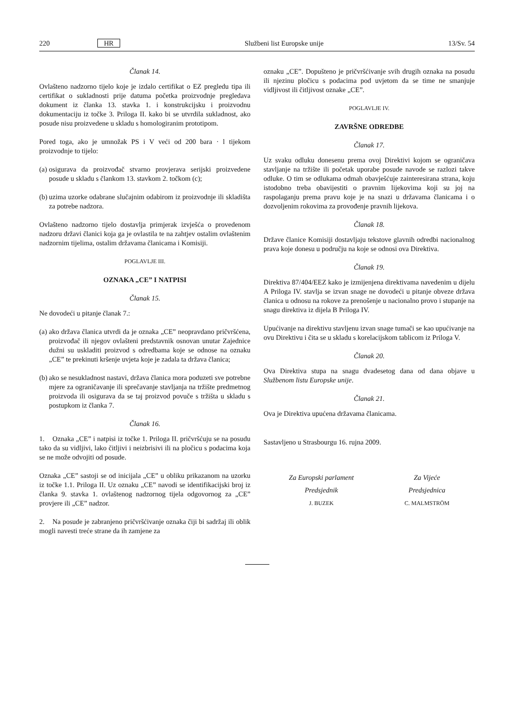220 HR Službeni list Europske unije 13/Sv. 54
Članak 14.
Ovlašteno nadzorno tijelo koje je izdalo certifikat o EZ pregledu tipa ili certifikat o sukladnosti prije datuma početka proizvodnje pregledava dokument iz članka 13. stavka 1. i konstrukcijsku i proizvodnu dokumentaciju iz točke 3. Priloga II. kako bi se utvrdila sukladnost, ako posude nisu proizvedene u skladu s homologiranim prototipom.
Pored toga, ako je umnožak PS i V veći od 200 bara · l tijekom proizvodnje to tijelo:
(a) osigurava da proizvođač stvarno provjerava serijski proizvedene posude u skladu s člankom 13. stavkom 2. točkom (c);
(b) uzima uzorke odabrane slučajnim odabirom iz proizvodnje ili skladišta za potrebe nadzora.
Ovlašteno nadzorno tijelo dostavlja primjerak izvješća o provedenom nadzoru državi članici koja ga je ovlastila te na zahtjev ostalim ovlaštenim nadzornim tijelima, ostalim državama članicama i Komisiji.
POGLAVLJE III.
OZNAKA „CE” I NATPISI
Članak 15.
Ne dovodeći u pitanje članak 7.:
(a) ako država članica utvrdi da je oznaka „CE” neopravdano pričvršćena, proizvođač ili njegov ovlašteni predstavnik osnovan unutar Zajednice dužni su uskladiti proizvod s odredbama koje se odnose na oznaku „CE” te prekinuti kršenje uvjeta koje je zadala ta država članica;
(b) ako se nesukladnost nastavi, država članica mora poduzeti sve potrebne mjere za ograničavanje ili sprečavanje stavljanja na tržište predmetnog proizvoda ili osigurava da se taj proizvod povuče s tržišta u skladu s postupkom iz članka 7.
Članak 16.
1. Oznaka „CE” i natpisi iz točke 1. Priloga II. pričvršćuju se na posudu tako da su vidljivi, lako čitljivi i neizbrisivi ili na pločicu s podacima koja se ne može odvojiti od posude.
Oznaka „CE” sastoji se od inicijala „CE” u obliku prikazanom na uzorku iz točke 1.1. Priloga II. Uz oznaku „CE” navodi se identifikacijski broj iz članka 9. stavka 1. ovlaštenog nadzornog tijela odgovornog za „CE” provjere ili „CE” nadzor.
2. Na posude je zabranjeno pričvršćivanje oznaka čiji bi sadržaj ili oblik mogli navesti treće strane da ih zamjene za
oznaku „CE”. Dopušteno je pričvršćivanje svih drugih oznaka na posudu ili njezinu pločicu s podacima pod uvjetom da se time ne smanjuje vidljivost ili čitljivost oznake „CE”.
POGLAVLJE IV.
ZAVRŠNE ODREDBE
Članak 17.
Uz svaku odluku donesenu prema ovoj Direktivi kojom se ograničava stavljanje na tržište ili početak uporabe posude navode se razlozi takve odluke. O tim se odlukama odmah obavješćuje zainteresirana strana, koju istodobno treba obavijestiti o pravnim lijekovima koji su joj na raspolaganju prema pravu koje je na snazi u državama članicama i o dozvoljenim rokovima za provođenje pravnih lijekova.
Članak 18.
Države članice Komisiji dostavljaju tekstove glavnih odredbi nacionalnog prava koje donesu u području na koje se odnosi ova Direktiva.
Članak 19.
Direktiva 87/404/EEZ kako je izmijenjena direktivama navedenim u dijelu A Priloga IV. stavlja se izvan snage ne dovodeći u pitanje obveze država članica u odnosu na rokove za prenošenje u nacionalno provo i stupanje na snagu direktiva iz dijela B Priloga IV.
Upućivanje na direktivu stavljenu izvan snage tumači se kao upućivanje na ovu Direktivu i čita se u skladu s korelacijskom tablicom iz Priloga V.
Članak 20.
Ova Direktiva stupa na snagu dvadesetog dana od dana objave u Službenom listu Europske unije.
Članak 21.
Ova je Direktiva upućena državama članicama.
Sastavljeno u Strasbourgu 16. rujna 2009.
Za Europski parlament
Predsjednik
J. BUZEK
Za Vijeće
Predsjednica
C. MALMSTRÖM